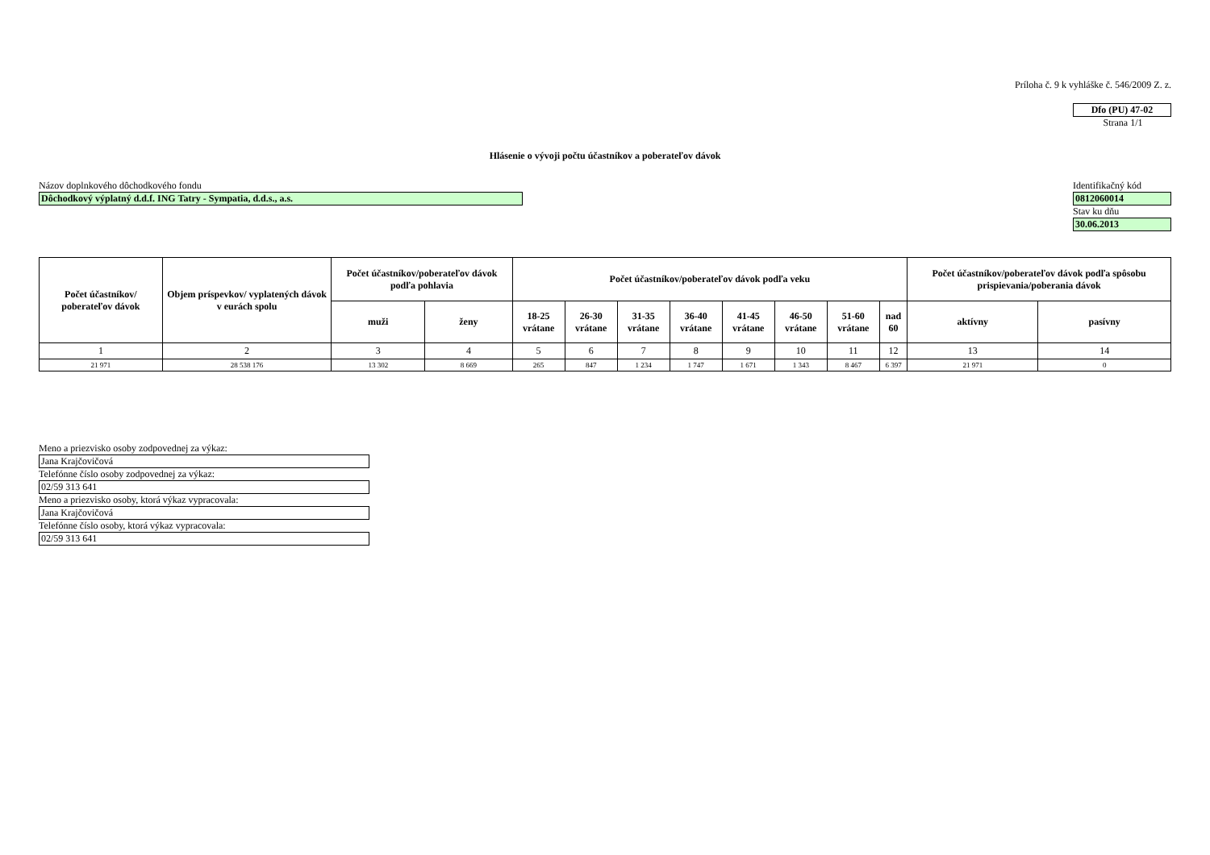Príloha č. 9 k vyhláške č. 546/2009 Z. z.
Dfo (PU) 47-02
Strana 1/1
Hlásenie o vývoji počtu účastníkov a poberateľov dávok
Názov doplnkového dôchodkového fondu
Dôchodkový výplatný d.d.f. ING Tatry - Sympatia, d.d.s., a.s.
Identifikačný kód
0812060014
Stav ku dňu
30.06.2013
| Počet účastníkov/ poberateľov dávok | Objem príspevkov/ vyplatených dávok v eurách spolu | Počet účastníkov/poberateľov dávok podľa pohlavia | | Počet účastníkov/poberateľov dávok podľa veku | | | | | | | | Počet účastníkov/poberateľov dávok podľa spôsobu prispievania/poberania dávok | |
| --- | --- | --- | --- | --- | --- | --- | --- | --- | --- | --- | --- | --- | --- |
| | | muži | ženy | 18-25 vrátane | 26-30 vrátane | 31-35 vrátane | 36-40 vrátane | 41-45 vrátane | 46-50 vrátane | 51-60 vrátane | nad 60 | aktívny | pasívny |
| 1 | 2 | 3 | 4 | 5 | 6 | 7 | 8 | 9 | 10 | 11 | 12 | 13 | 14 |
| 21 971 | 28 538 176 | 13 302 | 8 669 | 265 | 847 | 1 234 | 1 747 | 1 671 | 1 343 | 8 467 | 6 397 | 21 971 | 0 |
Meno a priezvisko osoby zodpovednej za výkaz:
Jana Krajčovičová
Telefónne číslo osoby zodpovednej za výkaz:
02/59 313 641
Meno a priezvisko osoby, ktorá výkaz vypracovala:
Jana Krajčovičová
Telefónne číslo osoby, ktorá výkaz vypracovala:
02/59 313 641